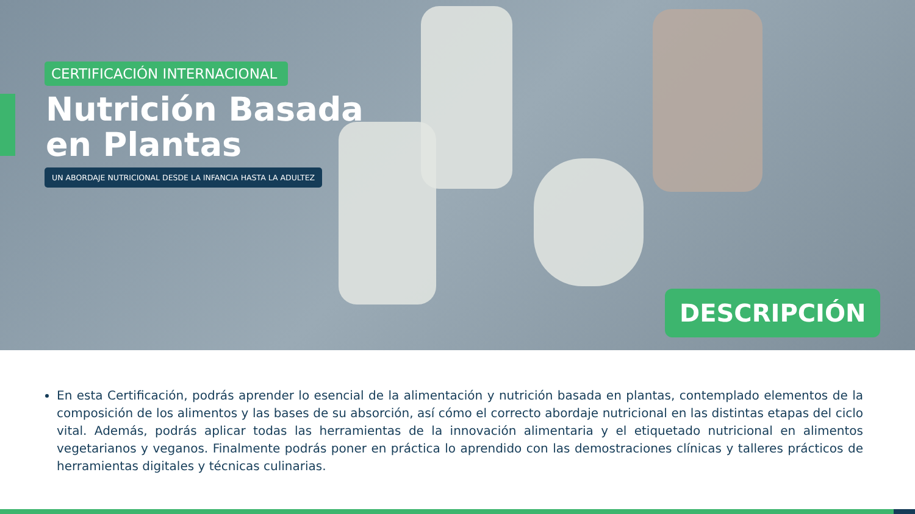CERTIFICACIÓN INTERNACIONAL
Nutrición Basada
en Plantas
UN ABORDAJE NUTRICIONAL DESDE LA INFANCIA HASTA LA ADULTEZ
DESCRIPCIÓN
En esta Certificación, podrás aprender lo esencial de la alimentación y nutrición basada en plantas, contemplado elementos de la composición de los alimentos y las bases de su absorción, así cómo el correcto abordaje nutricional en las distintas etapas del ciclo vital. Además, podrás aplicar todas las herramientas de la innovación alimentaria y el etiquetado nutricional en alimentos vegetarianos y veganos. Finalmente podrás poner en práctica lo aprendido con las demostraciones clínicas y talleres prácticos de herramientas digitales y técnicas culinarias.